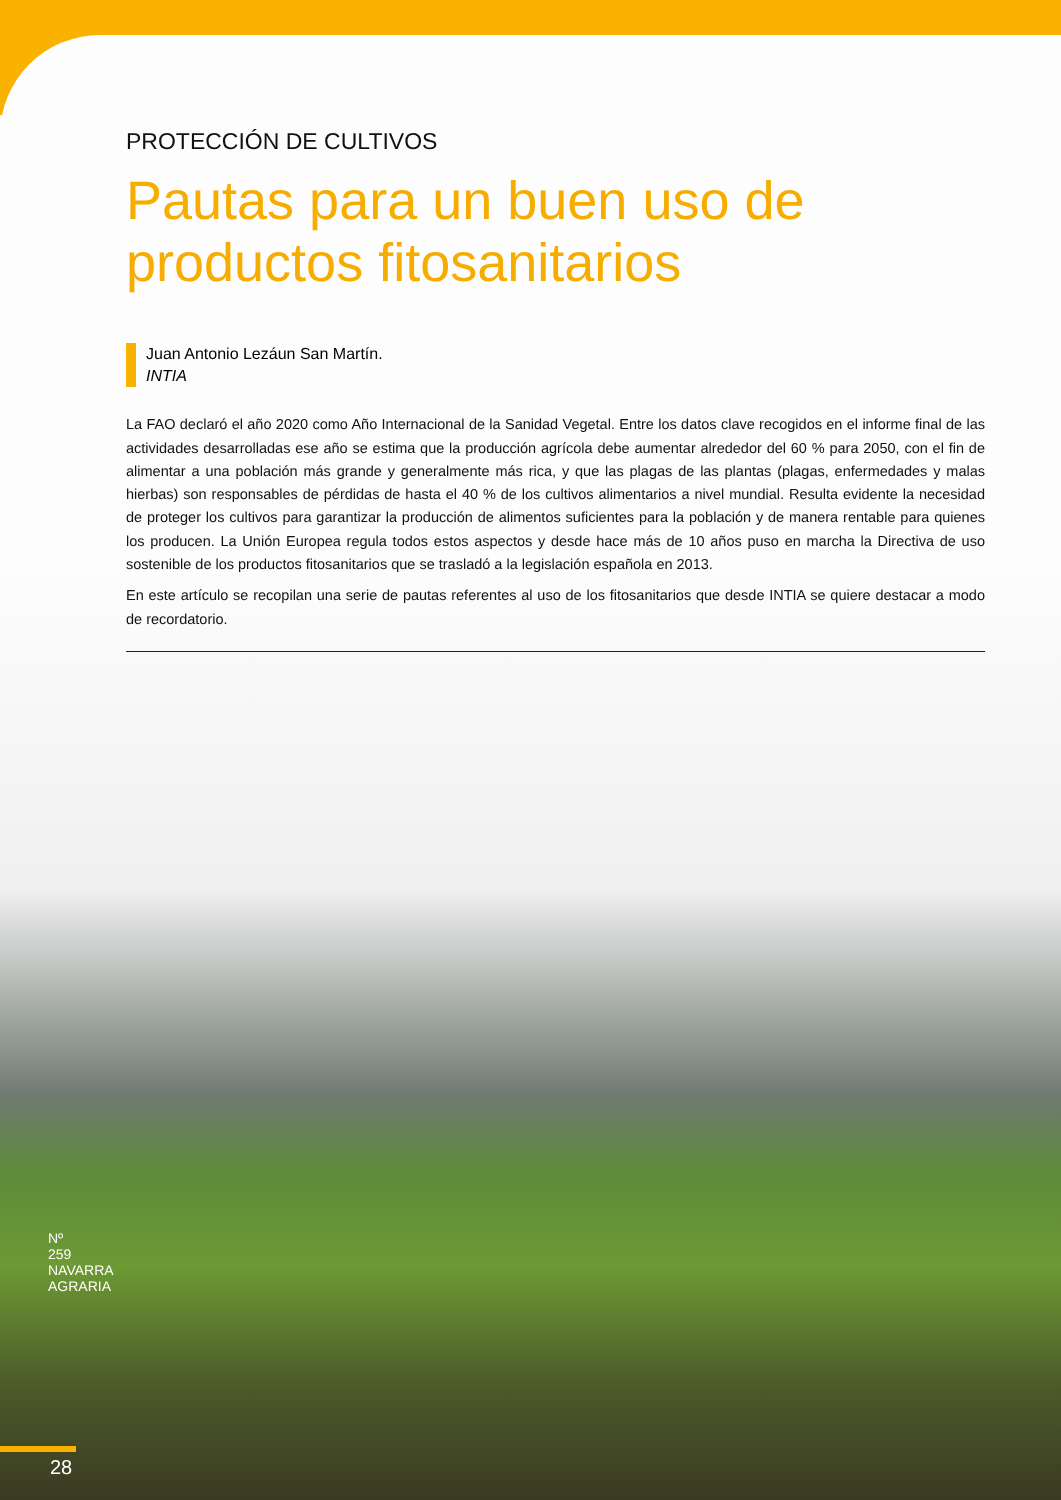PROTECCIÓN DE CULTIVOS
Pautas para un buen uso de productos fitosanitarios
Juan Antonio Lezáun San Martín.
INTIA
La FAO declaró el año 2020 como Año Internacional de la Sanidad Vegetal. Entre los datos clave recogidos en el informe final de las actividades desarrolladas ese año se estima que la producción agrícola debe aumentar alrededor del 60 % para 2050, con el fin de alimentar a una población más grande y generalmente más rica, y que las plagas de las plantas (plagas, enfermedades y malas hierbas) son responsables de pérdidas de hasta el 40 % de los cultivos alimentarios a nivel mundial. Resulta evidente la necesidad de proteger los cultivos para garantizar la producción de alimentos suficientes para la población y de manera rentable para quienes los producen. La Unión Europea regula todos estos aspectos y desde hace más de 10 años puso en marcha la Directiva de uso sostenible de los productos fitosanitarios que se trasladó a la legislación española en 2013.
En este artículo se recopilan una serie de pautas referentes al uso de los fitosanitarios que desde INTIA se quiere destacar a modo de recordatorio.
Nº 259 NAVARRA AGRARIA
28